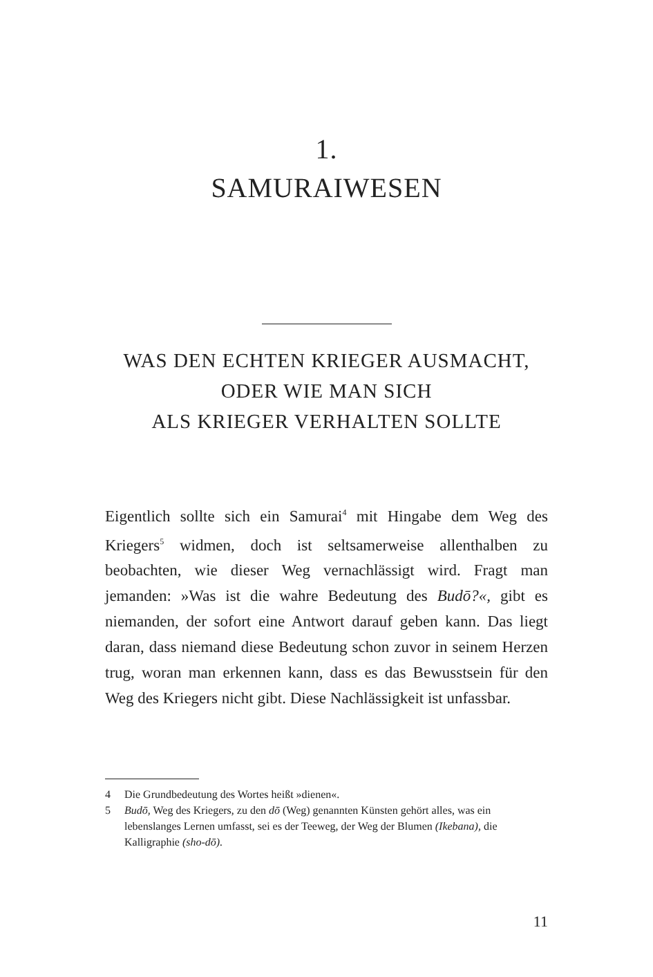1.
SAMURAIWESEN
WAS DEN ECHTEN KRIEGER AUSMACHT,
ODER WIE MAN SICH
ALS KRIEGER VERHALTEN SOLLTE
Eigentlich sollte sich ein Samurai<sup>4</sup> mit Hingabe dem Weg des Kriegers<sup>5</sup> widmen, doch ist seltsamerweise allenthalben zu beobachten, wie dieser Weg vernachlässigt wird. Fragt man jemanden: »Was ist die wahre Bedeutung des Budō?«, gibt es niemanden, der sofort eine Antwort darauf geben kann. Das liegt daran, dass niemand diese Bedeutung schon zuvor in seinem Herzen trug, woran man erkennen kann, dass es das Bewusstsein für den Weg des Kriegers nicht gibt. Diese Nachlässigkeit ist unfassbar.
4 Die Grundbedeutung des Wortes heißt »dienen«.
5 Budō, Weg des Kriegers, zu den dō (Weg) genannten Künsten gehört alles, was ein lebenslanges Lernen umfasst, sei es der Teeweg, der Weg der Blumen (Ikebana), die Kalligraphie (sho-dō).
11